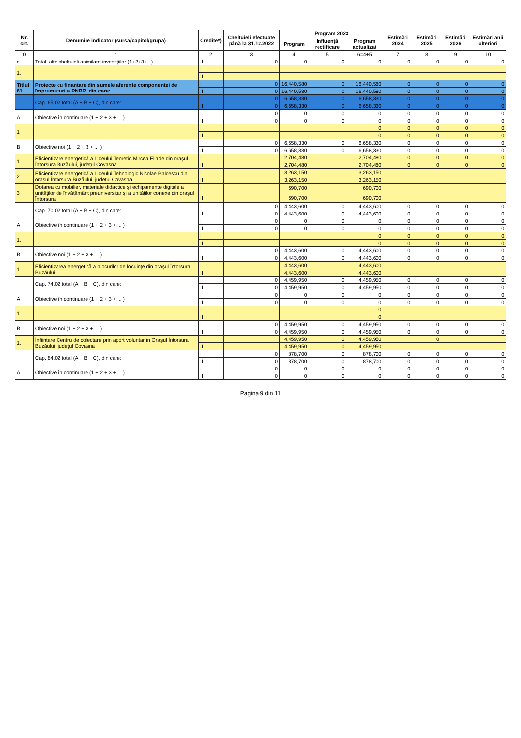| Nr. crt. | Denumire indicator (sursa/capitol/grupa) | Credite*) | Cheltuieli efectuate până la 31.12.2022 | Program 2023 | | | Estimări 2024 | Estimări 2025 | Estimări 2026 | Estimări anii ulteriori |
| --- | --- | --- | --- | --- | --- | --- | --- | --- | --- | --- |
| | | | | Program | Influență rectificare | Program actualizat | | | | |
| 0 | 1 | 2 | 3 | 4 | 5 | 6=4+5 | 7 | 8 | 9 | 10 |
| e. | Total, alte cheltuieli asimilate investițiilor (1+2+3+...) | II | 0 | 0 | 0 | 0 | 0 | 0 | 0 | 0 |
| 1. | | I | | | | | | | | |
| | | II | | | | | | | | |
| Titlul 61 | Proiecte cu finantare din sumele aferente componentei de împrumuturi a PNRR, din care: | I | 0 | 16,440,580 | 0 | 16,440,580 | 0 | 0 | 0 | 0 |
| | | II | 0 | 16,440,580 | 0 | 16,440,580 | 0 | 0 | 0 | 0 |
| | Cap. 65.02 total (A + B + C), din care: | I | 0 | 6,658,330 | 0 | 6,658,330 | 0 | 0 | 0 | 0 |
| | | II | 0 | 6,658,330 | 0 | 6,658,330 | 0 | 0 | 0 | 0 |
| A | Obiective în continuare (1 + 2 + 3 + ... ) | I | 0 | 0 | 0 | 0 | 0 | 0 | 0 | 0 |
| | | II | 0 | 0 | 0 | 0 | 0 | 0 | 0 | 0 |
| 1 | | I | | | | 0 | 0 | 0 | 0 | 0 |
| | | II | | | | 0 | 0 | 0 | 0 | 0 |
| B | Obiective noi (1 + 2 + 3 + ... ) | I | 0 | 6,658,330 | 0 | 6,658,330 | 0 | 0 | 0 | 0 |
| | | II | 0 | 6,658,330 | 0 | 6,658,330 | 0 | 0 | 0 | 0 |
| 1 | Eficientizare energetică a Liceului Teoretic Mircea Eliade din orașul Întorsura Buzăului, județul Covasna | I | | 2,704,480 | | 2,704,480 | 0 | 0 | 0 | 0 |
| | | II | | 2,704,480 | | 2,704,480 | 0 | 0 | 0 | 0 |
| 2 | Eficientizare energetică a Liceului Tehnologic Nicolae Balcescu din orașul Întorsura Buzăului, județul Covasna | I | | 3,263,150 | | 3,263,150 | | | | |
| | | II | | 3,263,150 | | 3,263,150 | | | | |
| 3 | Dotarea cu mobilier, materiale didactice și echipamente digitale a unităților de învățământ preuniversitar și a unităților conexe din orașul Întorsura | I | | 690,700 | | 690,700 | | | | |
| | | II | | 690,700 | | 690,700 | | | | |
| | Cap. 70.02 total (A + B + C), din care: | I | 0 | 4,443,600 | 0 | 4,443,600 | 0 | 0 | 0 | 0 |
| | | II | 0 | 4,443,600 | 0 | 4,443,600 | 0 | 0 | 0 | 0 |
| A | Obiective în continuare (1 + 2 + 3 + ... ) | I | 0 | 0 | 0 | 0 | 0 | 0 | 0 | 0 |
| | | II | 0 | 0 | 0 | 0 | 0 | 0 | 0 | 0 |
| 1. | | I | | | | 0 | 0 | 0 | 0 | 0 |
| | | II | | | | 0 | 0 | 0 | 0 | 0 |
| B | Obiective noi (1 + 2 + 3 + ... ) | I | 0 | 4,443,600 | 0 | 4,443,600 | 0 | 0 | 0 | 0 |
| | | II | 0 | 4,443,600 | 0 | 4,443,600 | 0 | 0 | 0 | 0 |
| 1. | Eficientizarea energetică a blocurilor de locuințe din orașul Întorsura Buzăului | I | | 4,443,600 | | 4,443,600 | | | | |
| | | II | | 4,443,600 | | 4,443,600 | | | | |
| | Cap. 74.02 total (A + B + C), din care: | I | 0 | 4,459,950 | 0 | 4,459,950 | 0 | 0 | 0 | 0 |
| | | II | 0 | 4,459,950 | 0 | 4,459,950 | 0 | 0 | 0 | 0 |
| A | Obiective în continuare (1 + 2 + 3 + ... ) | I | 0 | 0 | 0 | 0 | 0 | 0 | 0 | 0 |
| | | II | 0 | 0 | 0 | 0 | 0 | 0 | 0 | 0 |
| 1. | | I | | | | 0 | | | | |
| | | II | | | | 0 | | | | |
| B | Obiective noi (1 + 2 + 3 + ... ) | I | 0 | 4,459,950 | 0 | 4,459,950 | 0 | 0 | 0 | 0 |
| | | II | 0 | 4,459,950 | 0 | 4,459,950 | 0 | 0 | 0 | 0 |
| 1. | Înființare Centru de colectare prin aport voluntar în Orașul Întorsura Buzăului, județul Covasna | I | | 4,459,950 | 0 | 4,459,950 | | 0 | | |
| | | II | | 4,459,950 | 0 | 4,459,950 | | | | |
| | Cap. 84.02 total (A + B + C), din care: | I | 0 | 878,700 | 0 | 878,700 | 0 | 0 | 0 | 0 |
| | | II | 0 | 878,700 | 0 | 878,700 | 0 | 0 | 0 | 0 |
| A | Obiective în continuare (1 + 2 + 3 + ... ) | I | 0 | 0 | 0 | 0 | 0 | 0 | 0 | 0 |
| | | II | 0 | 0 | 0 | 0 | 0 | 0 | 0 | 0 |
Pagina 9 din 11